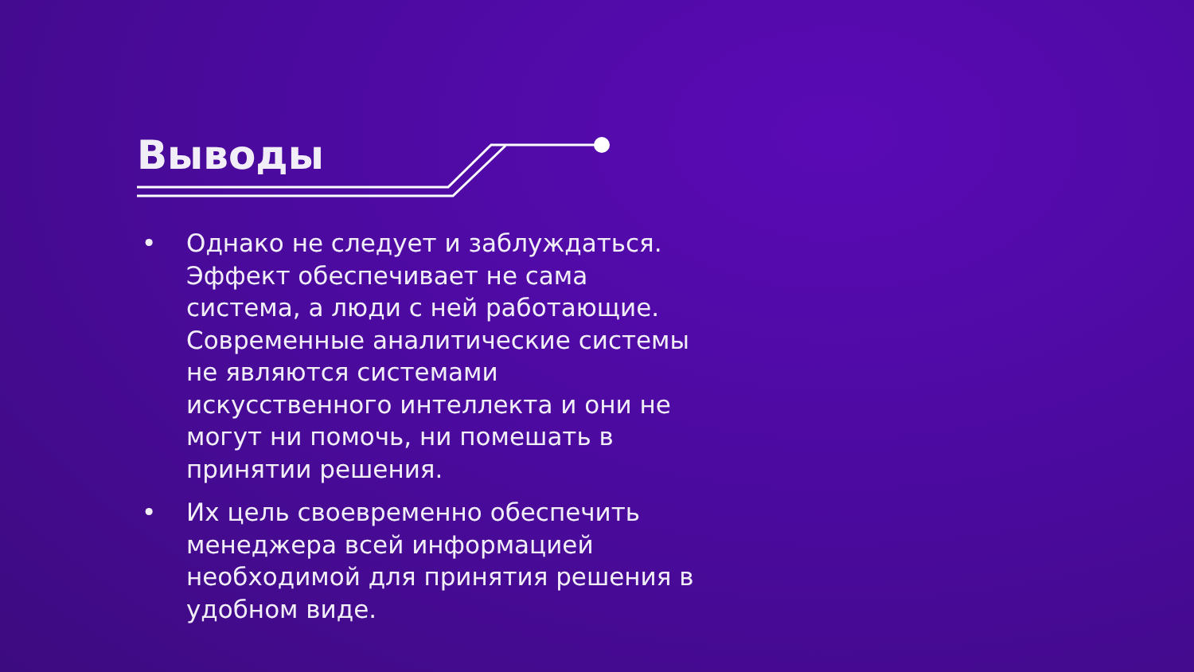Выводы
• Однако не следует и заблуждаться. Эффект обеспечивает не сама система, а люди с ней работающие. Современные аналитические системы не являются системами искусственного интеллекта и они не могут ни помочь, ни помешать в принятии решения.
• Их цель своевременно обеспечить менеджера всей информацией необходимой для принятия решения в удобном виде.